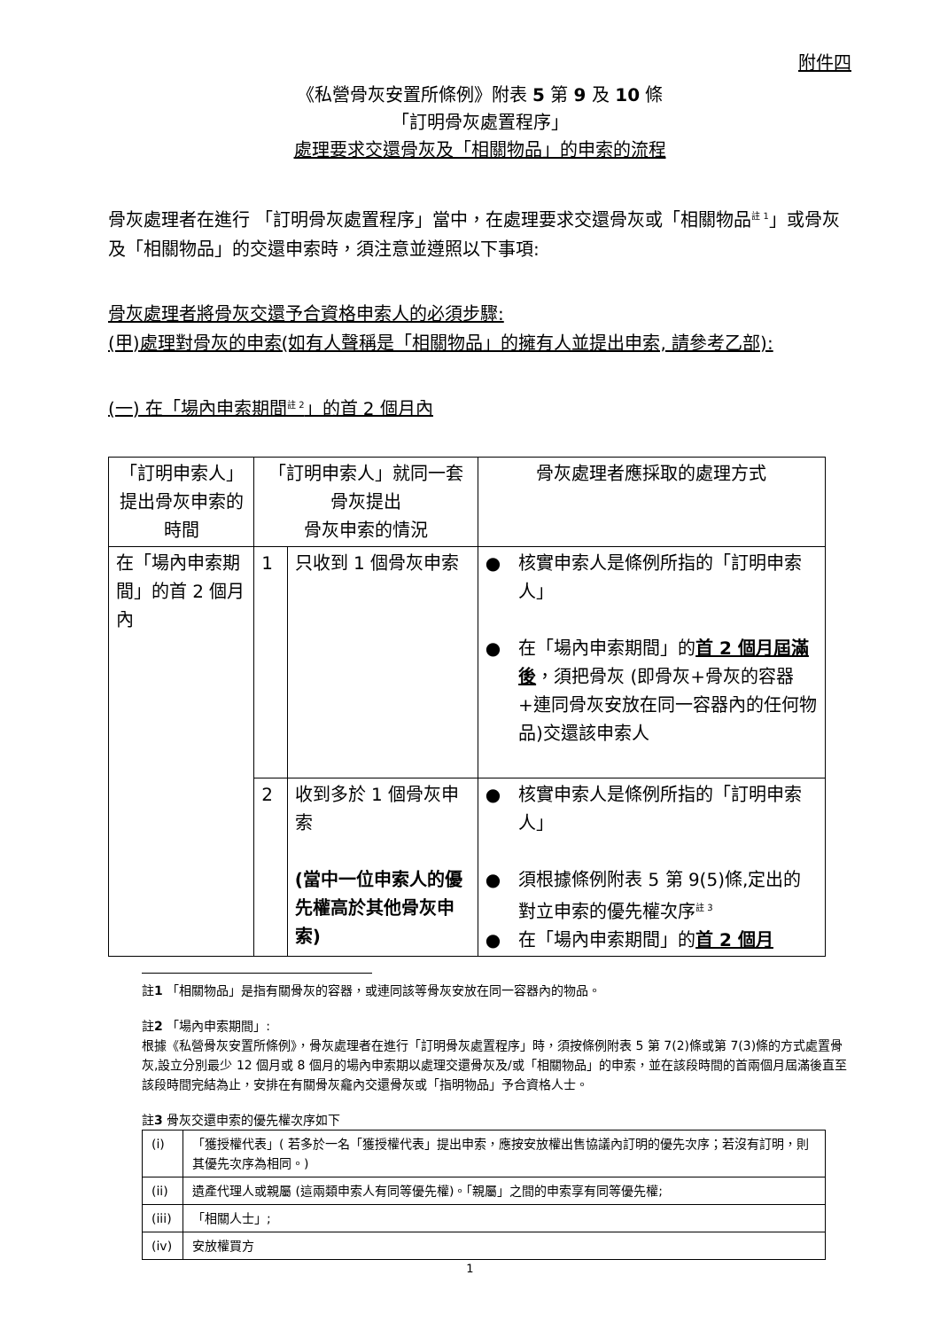附件四
《私營骨灰安置所條例》附表 5 第 9 及 10 條
「訂明骨灰處置程序」
處理要求交還骨灰及「相關物品」的申索的流程
骨灰處理者在進行 「訂明骨灰處置程序」當中，在處理要求交還骨灰或「相關物品<sup>註 1</sup>」或骨灰及「相關物品」的交還申索時，須注意並遵照以下事項:
骨灰處理者將骨灰交還予合資格申索人的必須步驟:
(甲)處理對骨灰的申索(如有人聲稱是「相關物品」的擁有人並提出申索, 請參考乙部):
(一) 在「場內申索期間<sup>註 2</sup>」的首 2 個月內
| 「訂明申索人」提出骨灰申索的時間 | 「訂明申索人」就同一套骨灰提出 骨灰申索的情況 | | 骨灰處理者應採取的處理方式 |
| --- | --- | --- | --- |
| 在「場內申索期間」的首 2 個月內 | 1 | 只收到 1 個骨灰申索 | ● 核實申索人是條例所指的「訂明申索人」 ● 在「場內申索期間」的 首 2 個月屆滿後 ，須把骨灰 (即骨灰+骨灰的容器+連同骨灰安放在同一容器內的任何物品)交還該申索人 |
| | 2 | 收到多於 1 個骨灰申索 (當中一位申索人的優先權高於其他骨灰申索) | ● 核實申索人是條例所指的「訂明申索人」 ● 須根據條例附表 5 第 9(5)條,定出的對立申索的優先權次序<sup>註 3</sup> ● 在「場內申索期間」的 首 2 個月 |
註1 「相關物品」是指有關骨灰的容器，或連同該等骨灰安放在同一容器內的物品。
註2 「場內申索期間」:
根據《私營骨灰安置所條例》，骨灰處理者在進行「訂明骨灰處置程序」時，須按條例附表 5 第 7(2)條或第 7(3)條的方式處置骨灰,設立分別最少 12 個月或 8 個月的場內申索期以處理交還骨灰及/或「相關物品」的申索，並在該段時間的首兩個月屆滿後直至該段時間完結為止，安排在有關骨灰龕內交還骨灰或「指明物品」予合資格人士。
註3 骨灰交還申索的優先權次序如下
| (i) | 「獲授權代表」( 若多於一名「獲授權代表」提出申索，應按安放權出售協議內訂明的優先次序；若沒有訂明，則其優先次序為相同。) |
| (ii) | 遺產代理人或親屬 (這兩類申索人有同等優先權)。「親屬」之間的申索享有同等優先權; |
| (iii) | 「相關人士」; |
| (iv) | 安放權買方 |
1